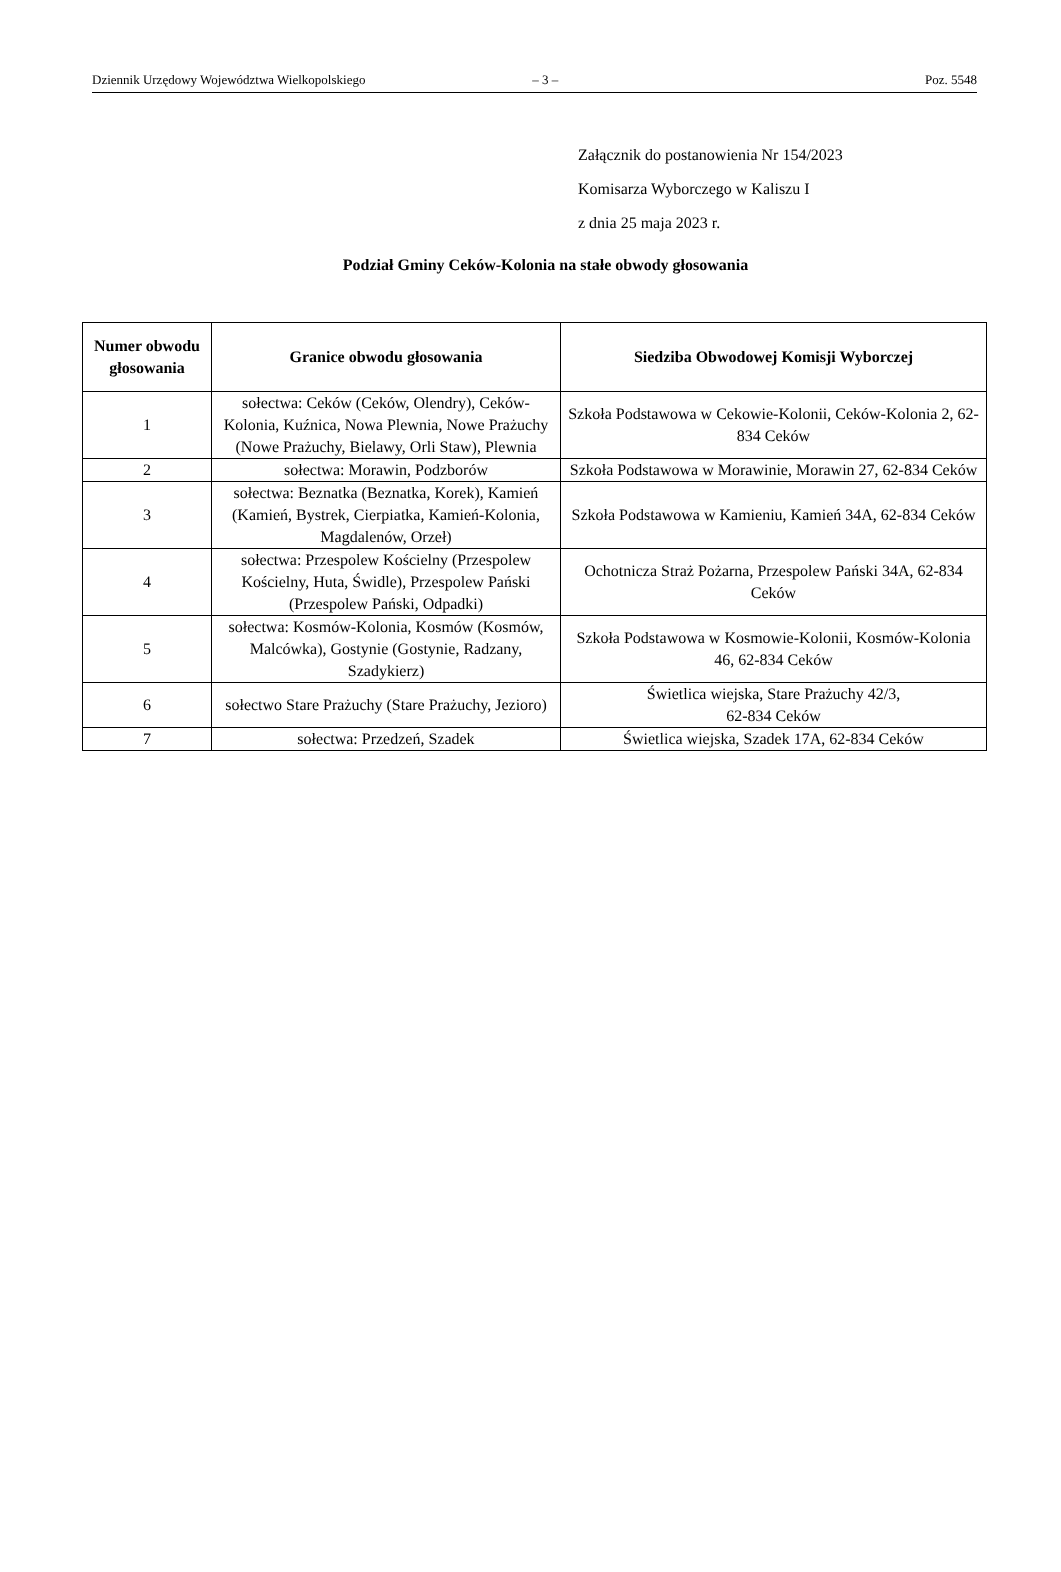Dziennik Urzędowy Województwa Wielkopolskiego – 3 – Poz. 5548
Załącznik do postanowienia Nr 154/2023
Komisarza Wyborczego w Kaliszu I
z dnia 25 maja 2023 r.
Podział Gminy Ceków-Kolonia na stałe obwody głosowania
| Numer obwodu głosowania | Granice obwodu głosowania | Siedziba Obwodowej Komisji Wyborczej |
| --- | --- | --- |
| 1 | sołectwa: Ceków (Ceków, Olendry), Ceków-Kolonia, Kuźnica, Nowa Plewnia, Nowe Prażuchy (Nowe Prażuchy, Bielawy, Orli Staw), Plewnia | Szkoła Podstawowa w Cekowie-Kolonii, Ceków-Kolonia 2, 62-834 Ceków |
| 2 | sołectwa: Morawin, Podzborów | Szkoła Podstawowa w Morawinie, Morawin 27, 62-834 Ceków |
| 3 | sołectwa: Beznatka (Beznatka, Korek), Kamień (Kamień, Bystrek, Cierpiatka, Kamień-Kolonia, Magdalenów, Orzeł) | Szkoła Podstawowa w Kamieniu, Kamień 34A, 62-834 Ceków |
| 4 | sołectwa: Przespolew Kościelny (Przespolew Kościelny, Huta, Świdle), Przespolew Pański (Przespolew Pański, Odpadki) | Ochotnicza Straż Pożarna, Przespolew Pański 34A, 62-834 Ceków |
| 5 | sołectwa: Kosmów-Kolonia, Kosmów (Kosmów, Malcówka), Gostynie (Gostynie, Radzany, Szadykierz) | Szkoła Podstawowa w Kosmowie-Kolonii, Kosmów-Kolonia 46, 62-834 Ceków |
| 6 | sołectwo Stare Prażuchy (Stare Prażuchy, Jezioro) | Świetlica wiejska, Stare Prażuchy 42/3, 62-834 Ceków |
| 7 | sołectwa: Przedzeń, Szadek | Świetlica wiejska, Szadek 17A, 62-834 Ceków |